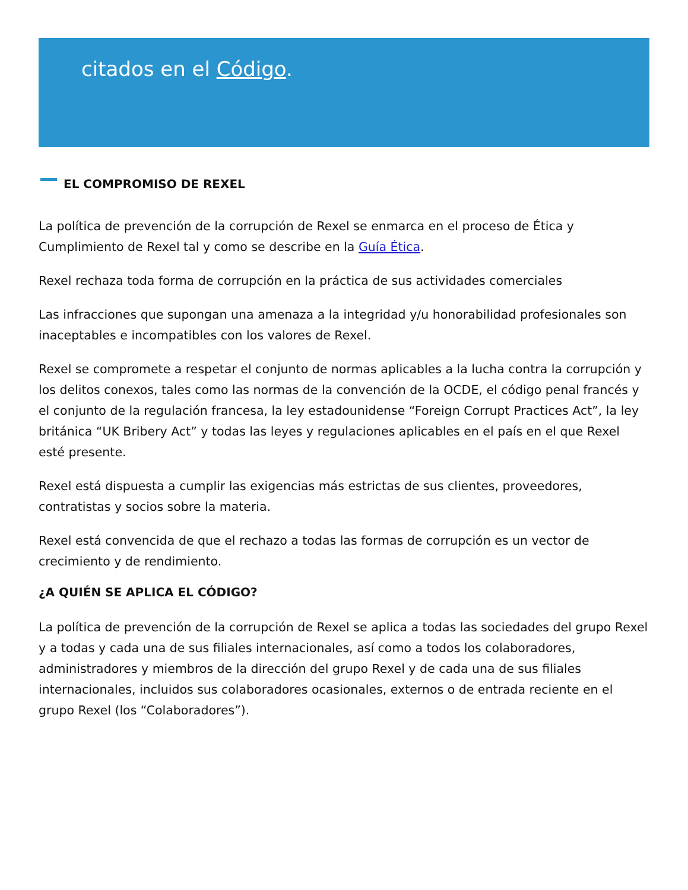citados en el Código.
EL COMPROMISO DE REXEL
La política de prevención de la corrupción de Rexel se enmarca en el proceso de Ética y Cumplimiento de Rexel tal y como se describe en la Guía Ética.
Rexel rechaza toda forma de corrupción en la práctica de sus actividades comerciales
Las infracciones que supongan una amenaza a la integridad y/u honorabilidad profesionales son inaceptables e incompatibles con los valores de Rexel.
Rexel se compromete a respetar el conjunto de normas aplicables a la lucha contra la corrupción y los delitos conexos, tales como las normas de la convención de la OCDE, el código penal francés y el conjunto de la regulación francesa, la ley estadounidense “Foreign Corrupt Practices Act”, la ley británica “UK Bribery Act” y todas las leyes y regulaciones aplicables en el país en el que Rexel esté presente.
Rexel está dispuesta a cumplir las exigencias más estrictas de sus clientes, proveedores, contratistas y socios sobre la materia.
Rexel está convencida de que el rechazo a todas las formas de corrupción es un vector de crecimiento y de rendimiento.
¿A QUIÉN SE APLICA EL CÓDIGO?
La política de prevención de la corrupción de Rexel se aplica a todas las sociedades del grupo Rexel y a todas y cada una de sus filiales internacionales, así como a todos los colaboradores, administradores y miembros de la dirección del grupo Rexel y de cada una de sus filiales internacionales, incluidos sus colaboradores ocasionales, externos o de entrada reciente en el grupo Rexel (los “Colaboradores”).